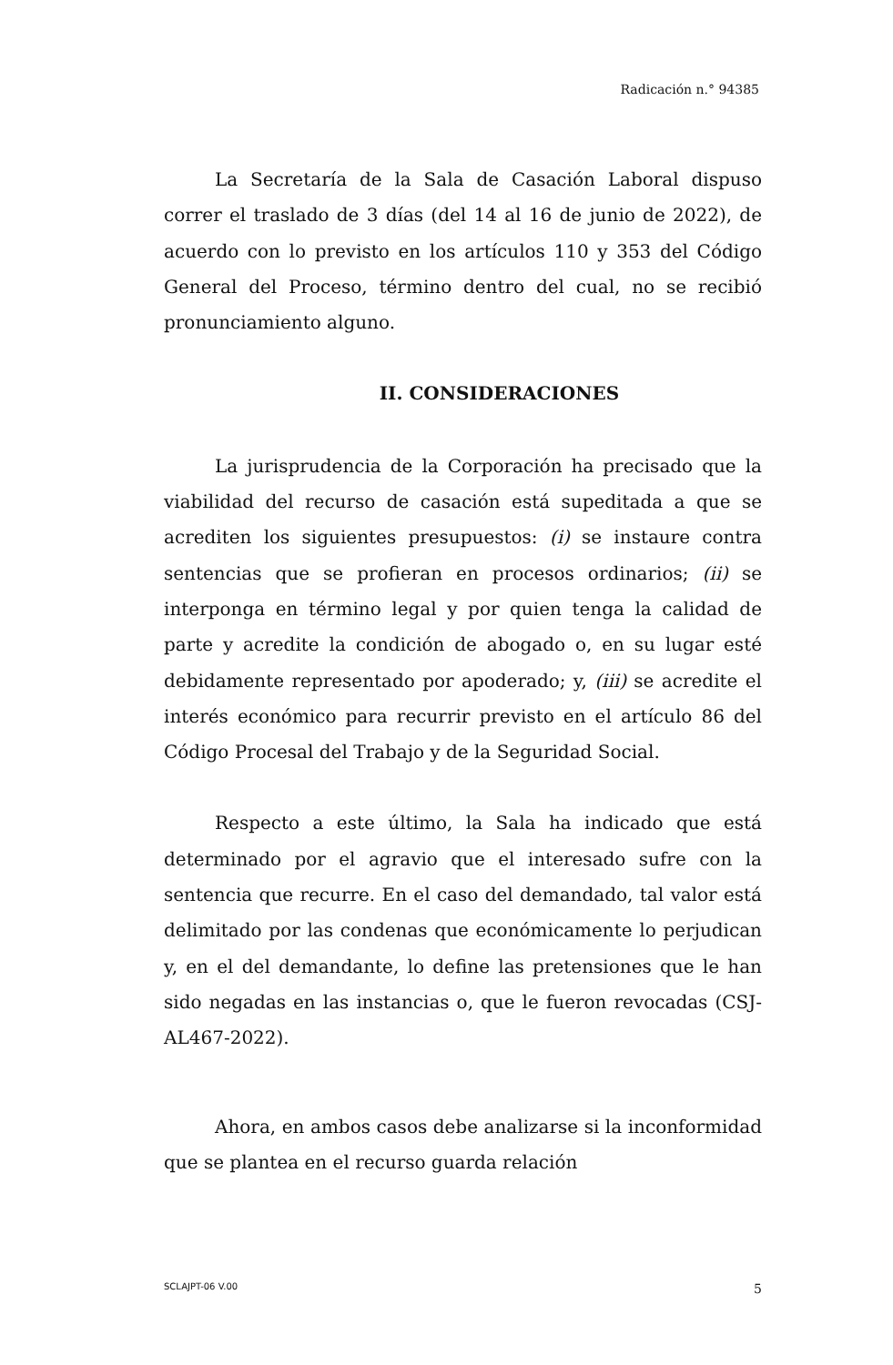Radicación n.° 94385
La Secretaría de la Sala de Casación Laboral dispuso correr el traslado de 3 días (del 14 al 16 de junio de 2022), de acuerdo con lo previsto en los artículos 110 y 353 del Código General del Proceso, término dentro del cual, no se recibió pronunciamiento alguno.
II. CONSIDERACIONES
La jurisprudencia de la Corporación ha precisado que la viabilidad del recurso de casación está supeditada a que se acrediten los siguientes presupuestos: (i) se instaure contra sentencias que se profieran en procesos ordinarios; (ii) se interponga en término legal y por quien tenga la calidad de parte y acredite la condición de abogado o, en su lugar esté debidamente representado por apoderado; y, (iii) se acredite el interés económico para recurrir previsto en el artículo 86 del Código Procesal del Trabajo y de la Seguridad Social.
Respecto a este último, la Sala ha indicado que está determinado por el agravio que el interesado sufre con la sentencia que recurre. En el caso del demandado, tal valor está delimitado por las condenas que económicamente lo perjudican y, en el del demandante, lo define las pretensiones que le han sido negadas en las instancias o, que le fueron revocadas (CSJ-AL467-2022).
Ahora, en ambos casos debe analizarse si la inconformidad que se plantea en el recurso guarda relación
SCLAJPT-06 V.00 5